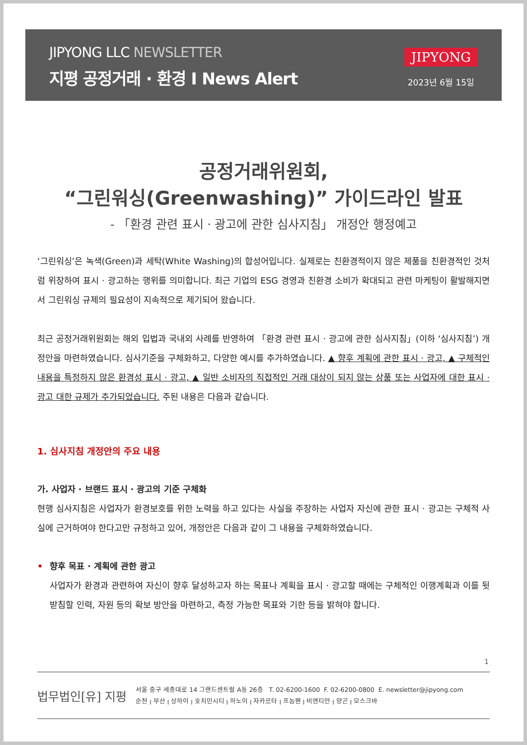JIPYONG LLC NEWSLETTER
지평 공정거래 · 환경 I News Alert
JIPYONG
2023년 6월 15일
공정거래위원회,
“그린워싱(Greenwashing)” 가이드라인 발표
- 「환경 관련 표시 · 광고에 관한 심사지침」 개정안 행정예고
‘그린워싱’은 녹색(Green)과 세탁(White Washing)의 합성어입니다. 실제로는 친환경적이지 않은 제품을 친환경적인 것처럼 위장하여 표시 · 광고하는 행위를 의미합니다. 최근 기업의 ESG 경영과 친환경 소비가 확대되고 관련 마케팅이 활발해지면서 그린워싱 규제의 필요성이 지속적으로 제기되어 왔습니다.
최근 공정거래위원회는 해외 입법과 국내외 사례를 반영하여 「환경 관련 표시 · 광고에 관한 심사지침」(이하 ‘심사지침’) 개정안을 마련하였습니다. 심사기준을 구체화하고, 다양한 예시를 추가하였습니다. ▲ 향후 계획에 관한 표시 · 광고, ▲ 구체적인 내용을 특정하지 않은 환경성 표시 · 광고, ▲ 일반 소비자의 직접적인 거래 대상이 되지 않는 상품 또는 사업자에 대한 표시 · 광고 대한 규제가 추가되었습니다. 주된 내용은 다음과 같습니다.
1. 심사지침 개정안의 주요 내용
가. 사업자 · 브랜드 표시 · 광고의 기준 구체화
현행 심사지침은 사업자가 환경보호를 위한 노력을 하고 있다는 사실을 주장하는 사업자 자신에 관한 표시 · 광고는 구체적 사실에 근거하여야 한다고만 규정하고 있어, 개정안은 다음과 같이 그 내용을 구체화하였습니다.
• 향후 목표 · 계획에 관한 광고
사업자가 환경과 관련하여 자신이 향후 달성하고자 하는 목표나 계획을 표시 · 광고할 때에는 구체적인 이행계획과 이를 뒷받침할 인력, 자원 등의 확보 방안을 마련하고, 측정 가능한 목표와 기한 등을 밝혀야 합니다.
1
법무법인[유] 지평
서울 중구 세종대로 14 그랜드센트럴 A동 26층 T. 02-6200-1600 F. 02-6200-0800 E. newsletter@jipyong.com
순천 ꞁ 부산 ꞁ 상하이 ꞁ 호치민시티 ꞁ 하노이 ꞁ 자카르타 ꞁ 프놈펜 ꞁ 비엔티안 ꞁ 양곤 ꞁ 모스크바